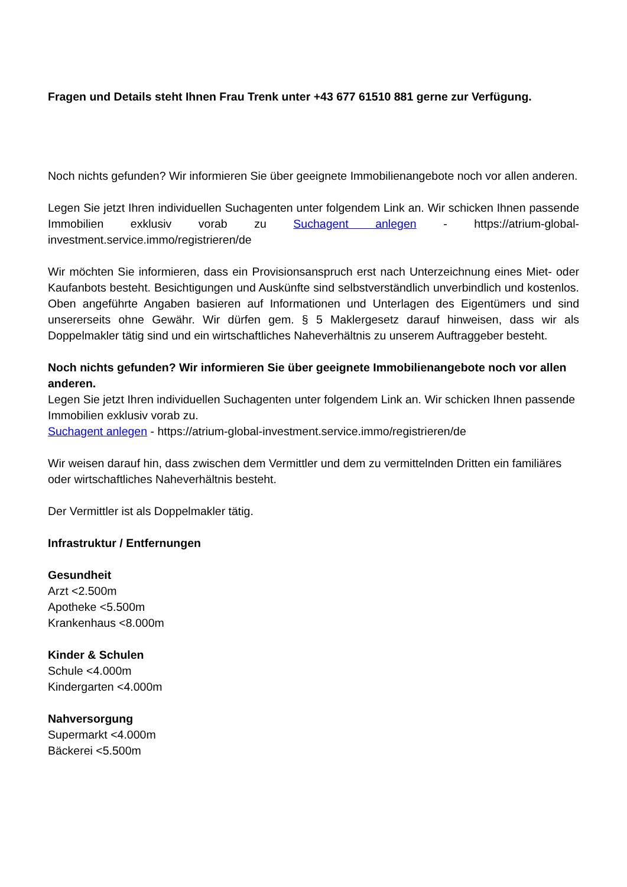Fragen und Details steht Ihnen Frau Trenk unter +43 677 61510 881 gerne zur Verfügung.
Noch nichts gefunden? Wir informieren Sie über geeignete Immobilienangebote noch vor allen anderen.
Legen Sie jetzt Ihren individuellen Suchagenten unter folgendem Link an. Wir schicken Ihnen passende Immobilien exklusiv vorab zu Suchagent anlegen - https://atrium-global-investment.service.immo/registrieren/de
Wir möchten Sie informieren, dass ein Provisionsanspruch erst nach Unterzeichnung eines Miet- oder Kaufanbots besteht. Besichtigungen und Auskünfte sind selbstverständlich unverbindlich und kostenlos. Oben angeführte Angaben basieren auf Informationen und Unterlagen des Eigentümers und sind unsererseits ohne Gewähr. Wir dürfen gem. § 5 Maklergesetz darauf hinweisen, dass wir als Doppelmakler tätig sind und ein wirtschaftliches Naheverhältnis zu unserem Auftraggeber besteht.
Noch nichts gefunden? Wir informieren Sie über geeignete Immobilienangebote noch vor allen anderen.
Legen Sie jetzt Ihren individuellen Suchagenten unter folgendem Link an. Wir schicken Ihnen passende Immobilien exklusiv vorab zu.
Suchagent anlegen - https://atrium-global-investment.service.immo/registrieren/de
Wir weisen darauf hin, dass zwischen dem Vermittler und dem zu vermittelnden Dritten ein familiäres oder wirtschaftliches Naheverhältnis besteht.
Der Vermittler ist als Doppelmakler tätig.
Infrastruktur / Entfernungen
Gesundheit
Arzt <2.500m
Apotheke <5.500m
Krankenhaus <8.000m
Kinder & Schulen
Schule <4.000m
Kindergarten <4.000m
Nahversorgung
Supermarkt <4.000m
Bäckerei <5.500m